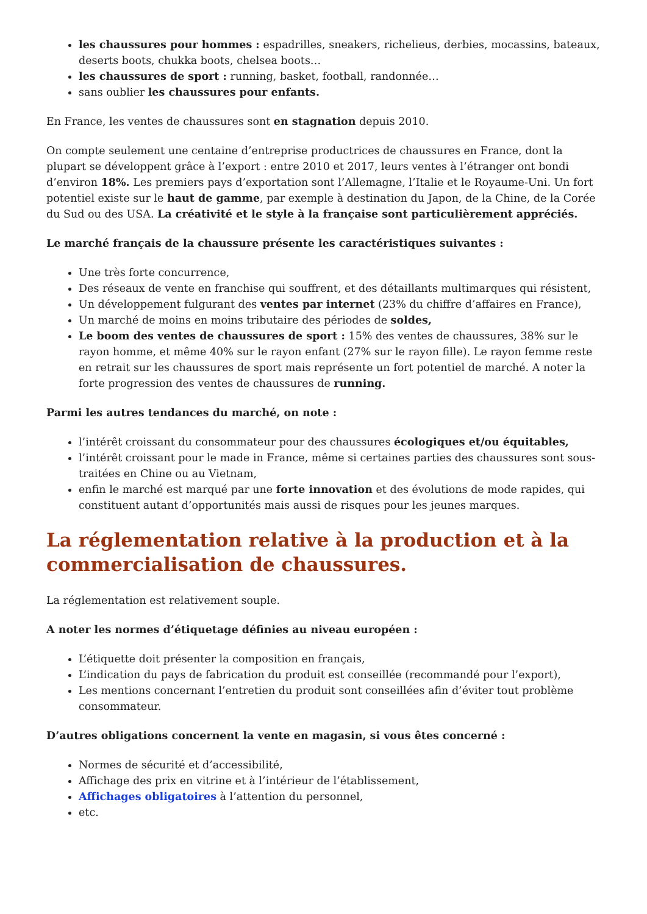les chaussures pour hommes : espadrilles, sneakers, richelieus, derbies, mocassins, bateaux, deserts boots, chukka boots, chelsea boots…
les chaussures de sport : running, basket, football, randonnée…
sans oublier les chaussures pour enfants.
En France, les ventes de chaussures sont en stagnation depuis 2010.
On compte seulement une centaine d’entreprise productrices de chaussures en France, dont la plupart se développent grâce à l’export : entre 2010 et 2017, leurs ventes à l’étranger ont bondi d’environ 18%. Les premiers pays d’exportation sont l’Allemagne, l’Italie et le Royaume-Uni. Un fort potentiel existe sur le haut de gamme, par exemple à destination du Japon, de la Chine, de la Corée du Sud ou des USA. La créativité et le style à la française sont particulièrement appréciés.
Le marché français de la chaussure présente les caractéristiques suivantes :
Une très forte concurrence,
Des réseaux de vente en franchise qui souffrent, et des détaillants multimarques qui résistent,
Un développement fulgurant des ventes par internet (23% du chiffre d’affaires en France),
Un marché de moins en moins tributaire des périodes de soldes,
Le boom des ventes de chaussures de sport : 15% des ventes de chaussures, 38% sur le rayon homme, et même 40% sur le rayon enfant (27% sur le rayon fille). Le rayon femme reste en retrait sur les chaussures de sport mais représente un fort potentiel de marché. A noter la forte progression des ventes de chaussures de running.
Parmi les autres tendances du marché, on note :
l’intérêt croissant du consommateur pour des chaussures écologiques et/ou équitables,
l’intérêt croissant pour le made in France, même si certaines parties des chaussures sont sous-traitées en Chine ou au Vietnam,
enfin le marché est marqué par une forte innovation et des évolutions de mode rapides, qui constituent autant d’opportunités mais aussi de risques pour les jeunes marques.
La réglementation relative à la production et à la commercialisation de chaussures.
La réglementation est relativement souple.
A noter les normes d’étiquetage définies au niveau européen :
L’étiquette doit présenter la composition en français,
L’indication du pays de fabrication du produit est conseillée (recommandé pour l’export),
Les mentions concernant l’entretien du produit sont conseillées afin d’éviter tout problème consommateur.
D’autres obligations concernent la vente en magasin, si vous êtes concerné :
Normes de sécurité et d’accessibilité,
Affichage des prix en vitrine et à l’intérieur de l’établissement,
Affichages obligatoires à l’attention du personnel,
etc.